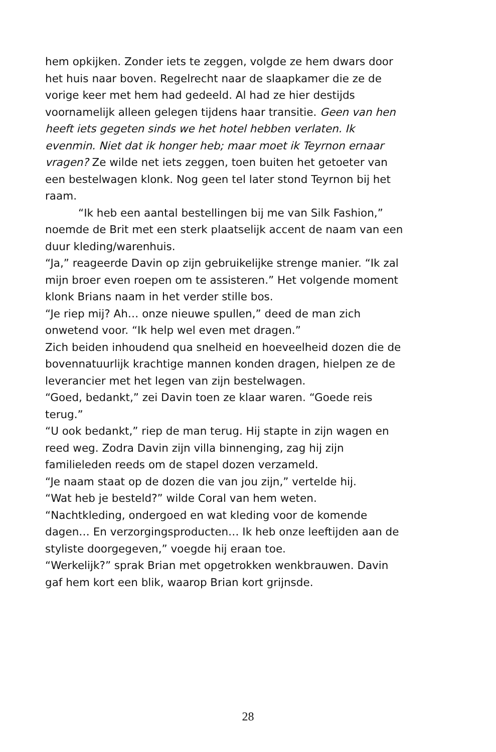hem opkijken. Zonder iets te zeggen, volgde ze hem dwars door het huis naar boven. Regelrecht naar de slaapkamer die ze de vorige keer met hem had gedeeld. Al had ze hier destijds voornamelijk alleen gelegen tijdens haar transitie. Geen van hen heeft iets gegeten sinds we het hotel hebben verlaten. Ik evenmin. Niet dat ik honger heb; maar moet ik Teyrnon ernaar vragen? Ze wilde net iets zeggen, toen buiten het getoeter van een bestelwagen klonk. Nog geen tel later stond Teyrnon bij het raam.
“Ik heb een aantal bestellingen bij me van Silk Fashion,” noemde de Brit met een sterk plaatselijk accent de naam van een duur kleding/warenhuis.
“Ja,” reageerde Davin op zijn gebruikelijke strenge manier. “Ik zal mijn broer even roepen om te assisteren.” Het volgende moment klonk Brians naam in het verder stille bos.
“Je riep mij? Ah… onze nieuwe spullen,” deed de man zich onwetend voor. “Ik help wel even met dragen.”
Zich beiden inhoudend qua snelheid en hoeveelheid dozen die de bovennatuurlijk krachtige mannen konden dragen, hielpen ze de leverancier met het legen van zijn bestelwagen.
“Goed, bedankt,” zei Davin toen ze klaar waren. “Goede reis terug.”
“U ook bedankt,” riep de man terug. Hij stapte in zijn wagen en reed weg. Zodra Davin zijn villa binnenging, zag hij zijn familieleden reeds om de stapel dozen verzameld.
“Je naam staat op de dozen die van jou zijn,” vertelde hij.
“Wat heb je besteld?” wilde Coral van hem weten.
“Nachtkleding, ondergoed en wat kleding voor de komende dagen… En verzorgingsproducten… Ik heb onze leeftijden aan de styliste doorgegeven,” voegde hij eraan toe.
“Werkelijk?” sprak Brian met opgetrokken wenkbrauwen. Davin gaf hem kort een blik, waarop Brian kort grijnsde.
28